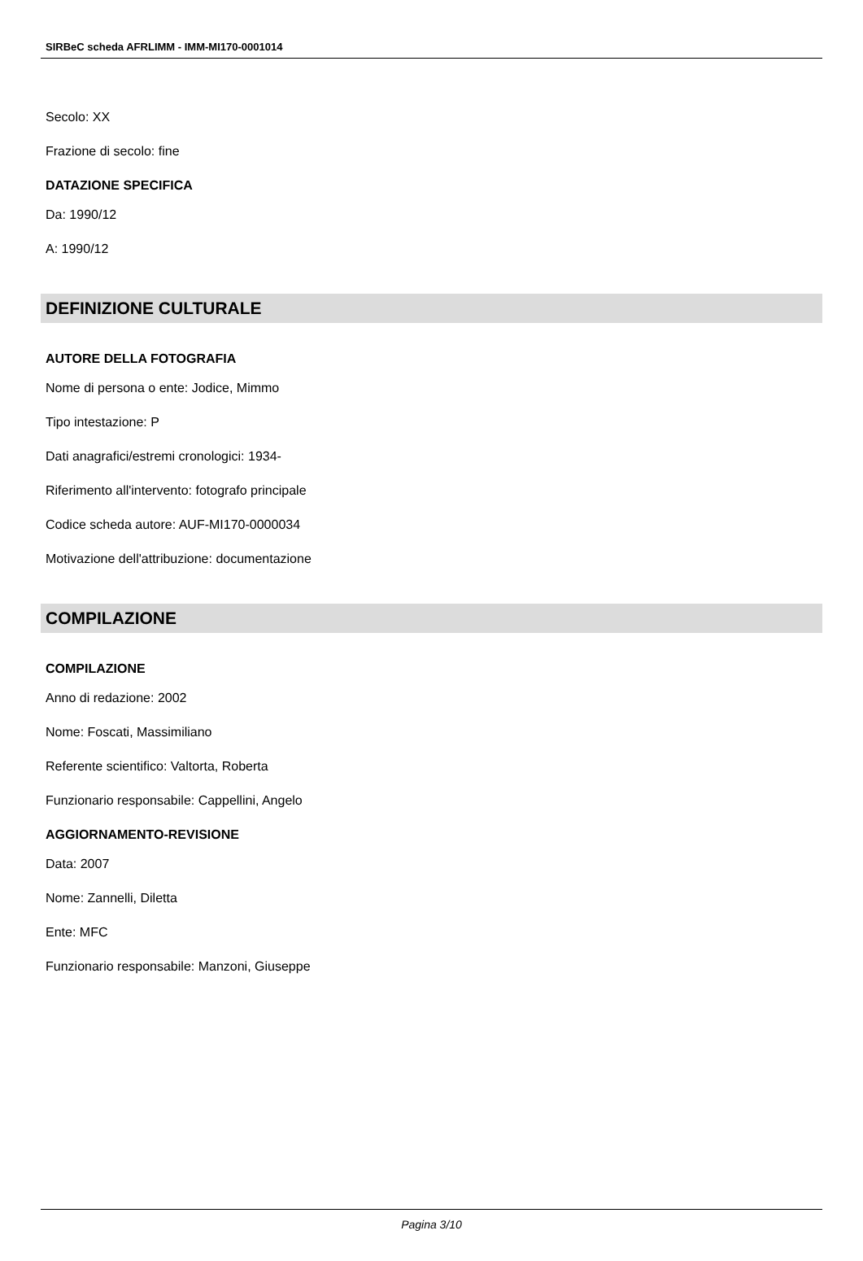SIRBeC scheda AFRLIMM - IMM-MI170-0001014
Secolo: XX
Frazione di secolo: fine
DATAZIONE SPECIFICA
Da: 1990/12
A: 1990/12
DEFINIZIONE CULTURALE
AUTORE DELLA FOTOGRAFIA
Nome di persona o ente: Jodice, Mimmo
Tipo intestazione: P
Dati anagrafici/estremi cronologici: 1934-
Riferimento all'intervento: fotografo principale
Codice scheda autore: AUF-MI170-0000034
Motivazione dell'attribuzione: documentazione
COMPILAZIONE
COMPILAZIONE
Anno di redazione: 2002
Nome: Foscati, Massimiliano
Referente scientifico: Valtorta, Roberta
Funzionario responsabile: Cappellini, Angelo
AGGIORNAMENTO-REVISIONE
Data: 2007
Nome: Zannelli, Diletta
Ente: MFC
Funzionario responsabile: Manzoni, Giuseppe
Pagina 3/10